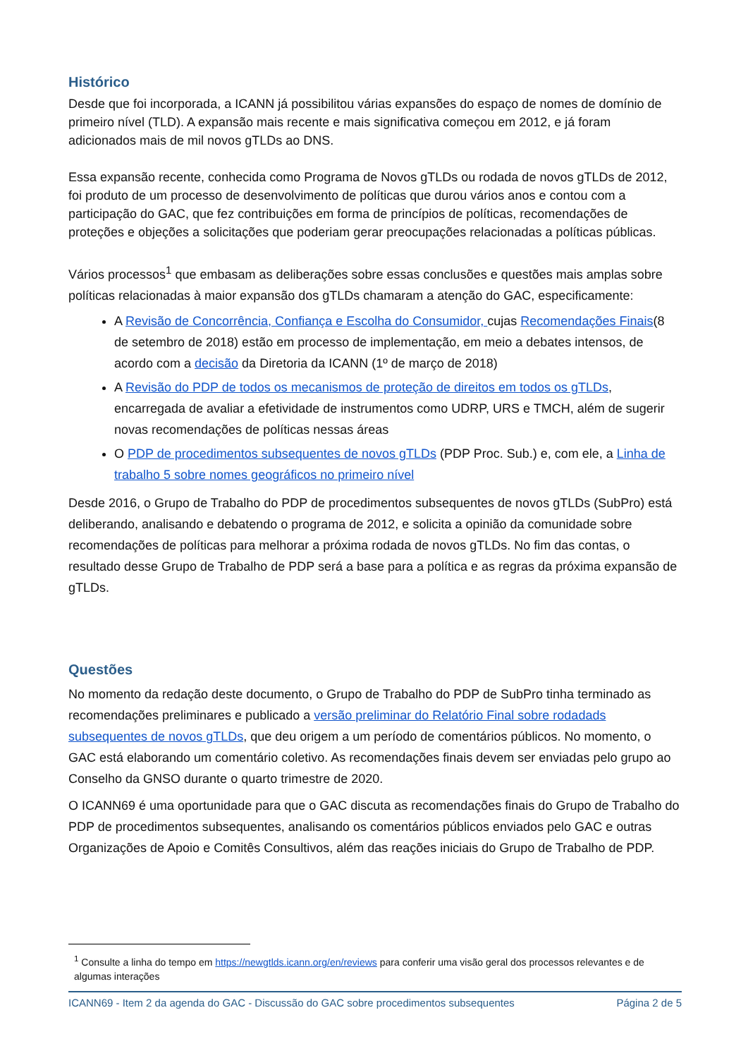Histórico
Desde que foi incorporada, a ICANN já possibilitou várias expansões do espaço de nomes de domínio de primeiro nível (TLD). A expansão mais recente e mais significativa começou em 2012, e já foram adicionados mais de mil novos gTLDs ao DNS.
Essa expansão recente, conhecida como Programa de Novos gTLDs ou rodada de novos gTLDs de 2012, foi produto de um processo de desenvolvimento de políticas que durou vários anos e contou com a participação do GAC, que fez contribuições em forma de princípios de políticas, recomendações de proteções e objeções a solicitações que poderiam gerar preocupações relacionadas a políticas públicas.
Vários processos<sup>1</sup> que embasam as deliberações sobre essas conclusões e questões mais amplas sobre políticas relacionadas à maior expansão dos gTLDs chamaram a atenção do GAC, especificamente:
A Revisão de Concorrência, Confiança e Escolha do Consumidor, cujas Recomendações Finais(8 de setembro de 2018) estão em processo de implementação, em meio a debates intensos, de acordo com a decisão da Diretoria da ICANN (1º de março de 2018)
A Revisão do PDP de todos os mecanismos de proteção de direitos em todos os gTLDs, encarregada de avaliar a efetividade de instrumentos como UDRP, URS e TMCH, além de sugerir novas recomendações de políticas nessas áreas
O PDP de procedimentos subsequentes de novos gTLDs (PDP Proc. Sub.) e, com ele, a Linha de trabalho 5 sobre nomes geográficos no primeiro nível
Desde 2016, o Grupo de Trabalho do PDP de procedimentos subsequentes de novos gTLDs (SubPro) está deliberando, analisando e debatendo o programa de 2012, e solicita a opinião da comunidade sobre recomendações de políticas para melhorar a próxima rodada de novos gTLDs. No fim das contas, o resultado desse Grupo de Trabalho de PDP será a base para a política e as regras da próxima expansão de gTLDs.
Questões
No momento da redação deste documento, o Grupo de Trabalho do PDP de SubPro tinha terminado as recomendações preliminares e publicado a versão preliminar do Relatório Final sobre rodadads subsequentes de novos gTLDs, que deu origem a um período de comentários públicos. No momento, o GAC está elaborando um comentário coletivo. As recomendações finais devem ser enviadas pelo grupo ao Conselho da GNSO durante o quarto trimestre de 2020.
O ICANN69 é uma oportunidade para que o GAC discuta as recomendações finais do Grupo de Trabalho do PDP de procedimentos subsequentes, analisando os comentários públicos enviados pelo GAC e outras Organizações de Apoio e Comitês Consultivos, além das reações iniciais do Grupo de Trabalho de PDP.
<sup>1</sup> Consulte a linha do tempo em https://newgtlds.icann.org/en/reviews para conferir uma visão geral dos processos relevantes e de algumas interações
ICANN69 - Item 2 da agenda do GAC - Discussão do GAC sobre procedimentos subsequentes Página 2 de 5